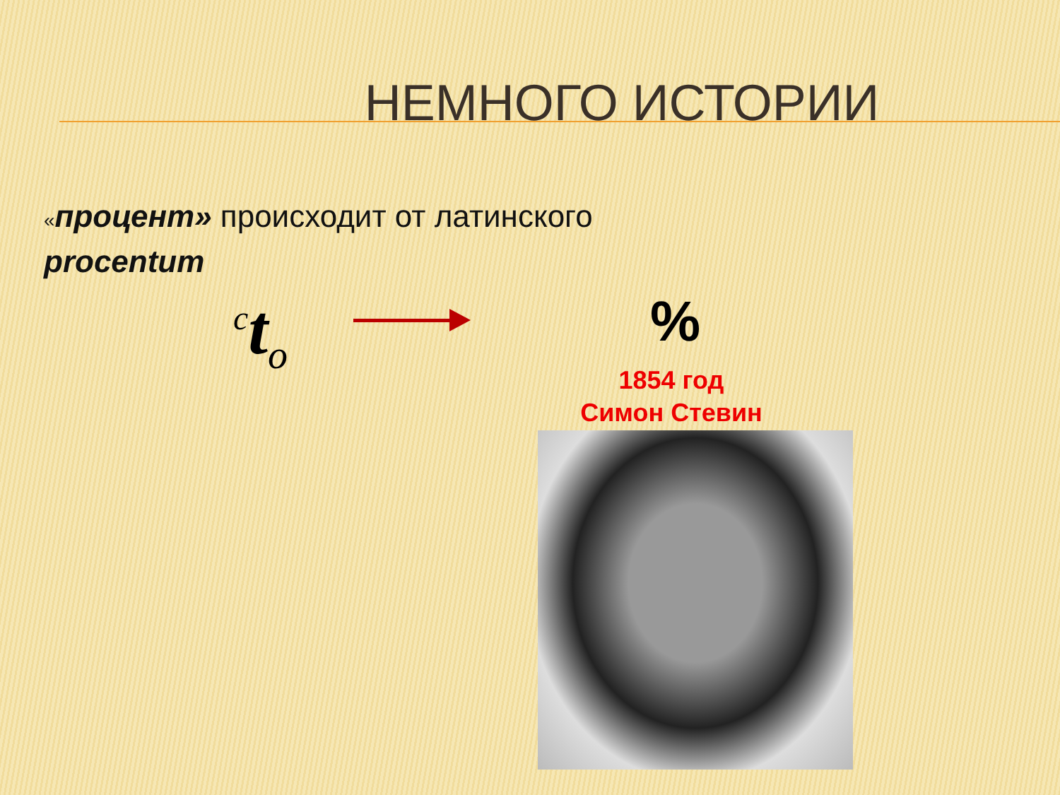НЕМНОГО ИСТОРИИ
«процент» происходит от латинского
procentum
<sup>c</sup> t<sub>o</sub>
%
1854 год
Симон Стевин